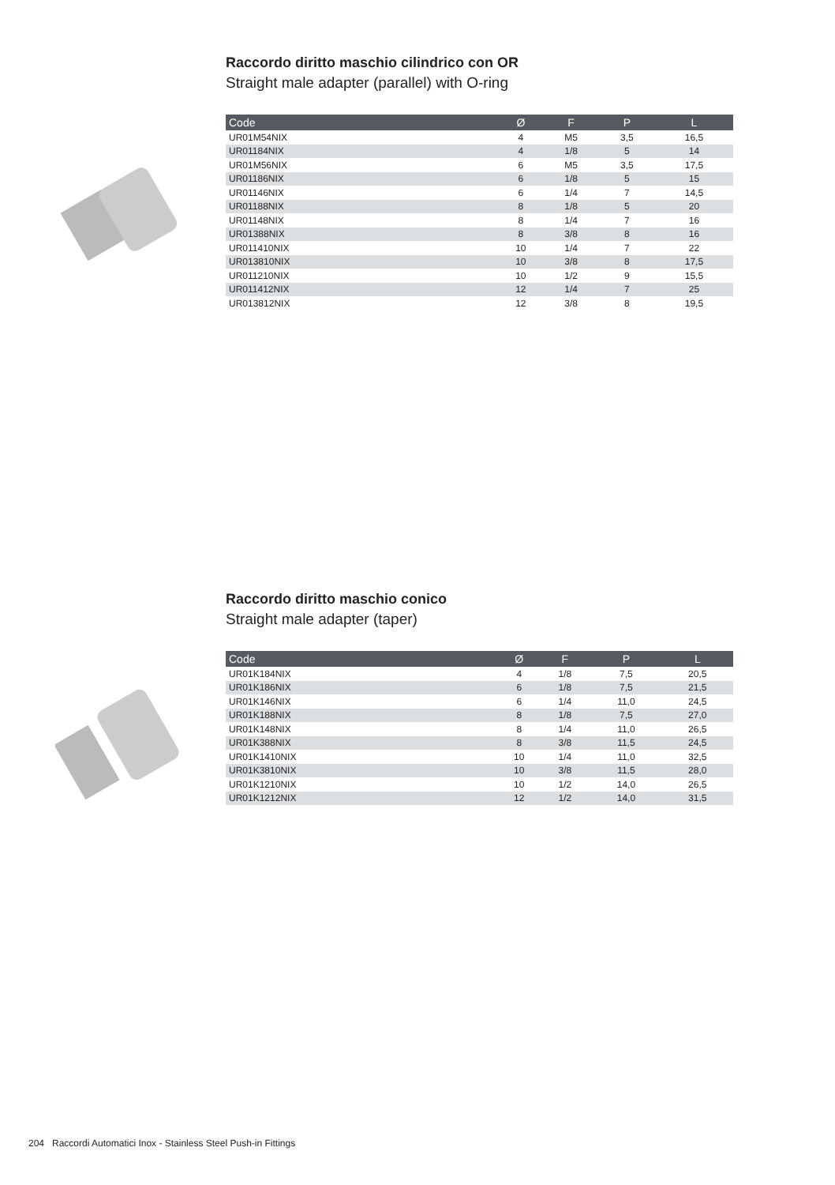Raccordo diritto maschio cilindrico con OR
Straight male adapter (parallel) with O-ring
| Code | Ø | F | P | L |
| --- | --- | --- | --- | --- |
| UR01M54NIX | 4 | M5 | 3,5 | 16,5 |
| UR01184NIX | 4 | 1/8 | 5 | 14 |
| UR01M56NIX | 6 | M5 | 3,5 | 17,5 |
| UR01186NIX | 6 | 1/8 | 5 | 15 |
| UR01146NIX | 6 | 1/4 | 7 | 14,5 |
| UR01188NIX | 8 | 1/8 | 5 | 20 |
| UR01148NIX | 8 | 1/4 | 7 | 16 |
| UR01388NIX | 8 | 3/8 | 8 | 16 |
| UR011410NIX | 10 | 1/4 | 7 | 22 |
| UR013810NIX | 10 | 3/8 | 8 | 17,5 |
| UR011210NIX | 10 | 1/2 | 9 | 15,5 |
| UR011412NIX | 12 | 1/4 | 7 | 25 |
| UR013812NIX | 12 | 3/8 | 8 | 19,5 |
Raccordo diritto maschio conico
Straight male adapter (taper)
| Code | Ø | F | P | L |
| --- | --- | --- | --- | --- |
| UR01K184NIX | 4 | 1/8 | 7,5 | 20,5 |
| UR01K186NIX | 6 | 1/8 | 7,5 | 21,5 |
| UR01K146NIX | 6 | 1/4 | 11,0 | 24,5 |
| UR01K188NIX | 8 | 1/8 | 7,5 | 27,0 |
| UR01K148NIX | 8 | 1/4 | 11,0 | 26,5 |
| UR01K388NIX | 8 | 3/8 | 11,5 | 24,5 |
| UR01K1410NIX | 10 | 1/4 | 11,0 | 32,5 |
| UR01K3810NIX | 10 | 3/8 | 11,5 | 28,0 |
| UR01K1210NIX | 10 | 1/2 | 14,0 | 26,5 |
| UR01K1212NIX | 12 | 1/2 | 14,0 | 31,5 |
204 Raccordi Automatici Inox - Stainless Steel Push-in Fittings